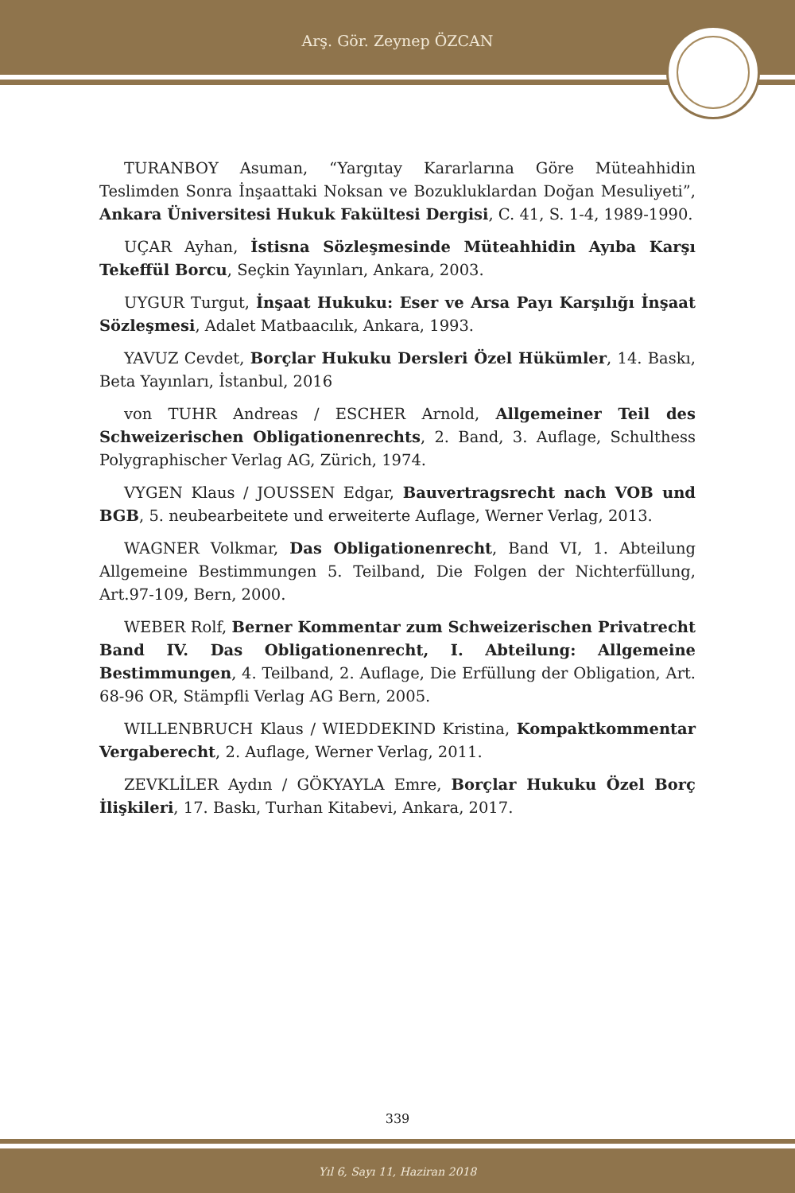Arş. Gör. Zeynep ÖZCAN
TURANBOY Asuman, “Yargıtay Kararlarına Göre Müteahhidin Teslimden Sonra İnşaattaki Noksan ve Bozukluklardan Doğan Mesuliyeti”, Ankara Üniversitesi Hukuk Fakültesi Dergisi, C. 41, S. 1-4, 1989-1990.
UÇAR Ayhan, İstisna Sözleşmesinde Müteahhidin Ayıba Karşı Tekeffül Borcu, Seçkin Yayınları, Ankara, 2003.
UYGUR Turgut, İnşaat Hukuku: Eser ve Arsa Payı Karşılığı İnşaat Sözleşmesi, Adalet Matbaacılık, Ankara, 1993.
YAVUZ Cevdet, Borçlar Hukuku Dersleri Özel Hükümler, 14. Baskı, Beta Yayınları, İstanbul, 2016
von TUHR Andreas / ESCHER Arnold, Allgemeiner Teil des Schweizerischen Obligationenrechts, 2. Band, 3. Auflage, Schulthess Polygraphischer Verlag AG, Zürich, 1974.
VYGEN Klaus / JOUSSEN Edgar, Bauvertragsrecht nach VOB und BGB, 5. neubearbeitete und erweiterte Auflage, Werner Verlag, 2013.
WAGNER Volkmar, Das Obligationenrecht, Band VI, 1. Abteilung Allgemeine Bestimmungen 5. Teilband, Die Folgen der Nichterfüllung, Art.97-109, Bern, 2000.
WEBER Rolf, Berner Kommentar zum Schweizerischen Privatrecht Band IV. Das Obligationenrecht, I. Abteilung: Allgemeine Bestimmungen, 4. Teilband, 2. Auflage, Die Erfüllung der Obligation, Art. 68-96 OR, Stämpfli Verlag AG Bern, 2005.
WILLENBRUCH Klaus / WIEDDEKIND Kristina, Kompaktkommentar Vergaberecht, 2. Auflage, Werner Verlag, 2011.
ZEVKLİLER Aydın / GÖKYAYLA Emre, Borçlar Hukuku Özel Borç İlişkileri, 17. Baskı, Turhan Kitabevi, Ankara, 2017.
339
Yıl 6, Sayı 11, Haziran 2018